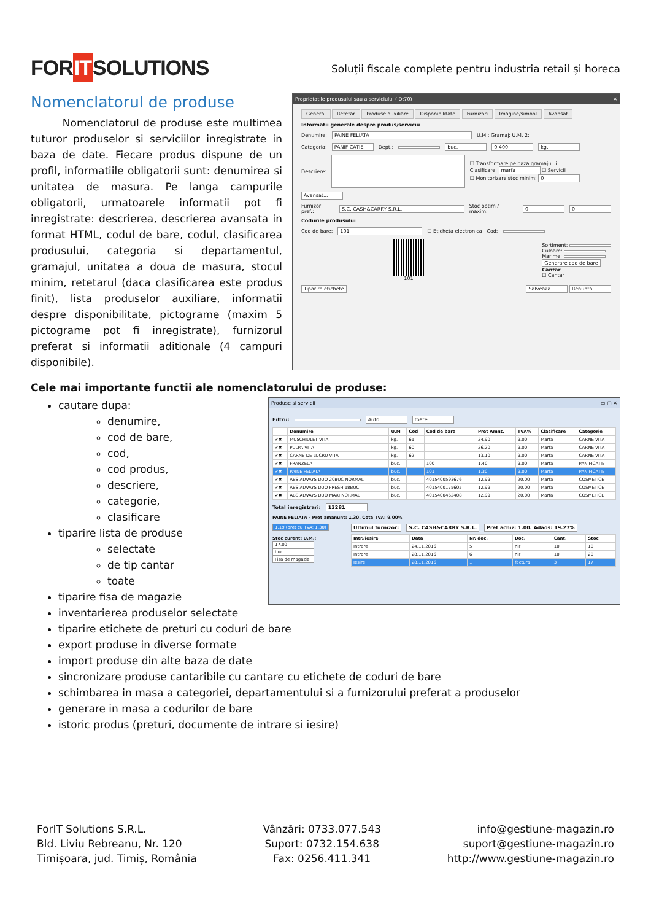FORITSOLUTIONS
Soluții fiscale complete pentru industria retail și horeca
Nomenclatorul de produse
Nomenclatorul de produse este multimea tuturor produselor si serviciilor inregistrate in baza de date. Fiecare produs dispune de un profil, informatiile obligatorii sunt: denumirea si unitatea de masura. Pe langa campurile obligatorii, urmatoarele informatii pot fi inregistrate: descrierea, descrierea avansata in format HTML, codul de bare, codul, clasificarea produsului, categoria si departamentul, gramajul, unitatea a doua de masura, stocul minim, retetarul (daca clasificarea este produs finit), lista produselor auxiliare, informatii despre disponibilitate, pictograme (maxim 5 pictograme pot fi inregistrate), furnizorul preferat si informatii aditionale (4 campuri disponibile).
Proprietatile produsului sau a serviciului (ID:70) ✕
General Retetar Produse auxiliare Disponibilitate Furnizori Imagine/simbol Avansat
Informatii generale despre produs/serviciu
Denumire: PAINE FELIATA U.M.: Gramaj: U.M. 2:
Categoria: PANIFICATIE Dept.: buc. 0.400 kg.
Descriere: ☐ Transformare pe baza gramajului
Clasificare: marfa ☐ Servicii
☐ Monitorizare stoc minim: 0
Avansat...
Furnizor pref.: S.C. CASH&CARRY S.R.L. Stoc optim / maxim: 0 0
Codurile produsului
Cod de bare: 101 ☐ Eticheta electronica Cod:
101
Sortiment:
Culoare:
Marime:
Generare cod de bare
Cantar
☐ Cantar
Tiparire etichete Salveaza Renunta
Cele mai importante functii ale nomenclatorului de produse:
cautare dupa:
denumire,
cod de bare,
cod,
cod produs,
descriere,
categorie,
clasificare
tiparire lista de produse
selectate
de tip cantar
toate
tiparire fisa de magazie
Produse si servicii ▭ ▢ ✕
Filtru: Auto toate
| | Denumire | U.M | Cod | Cod de bare | Pret Amnt. | TVA% | Clasificare | Categorie |
| --- | --- | --- | --- | --- | --- | --- | --- | --- |
| ✔✖ | MUSCHIULET VITA | kg. | 61 | | 24.90 | 9.00 | Marfa | CARNE VITA |
| ✔✖ | PULPA VITA | kg. | 60 | | 26.20 | 9.00 | Marfa | CARNE VITA |
| ✔✖ | CARNE DE LUCRU VITA | kg. | 62 | | 13.10 | 9.00 | Marfa | CARNE VITA |
| ✔✖ | FRANZELA | buc. | | 100 | 1.40 | 9.00 | Marfa | PANIFICATIE |
| ✔✖ | PAINE FELIATA | buc. | | 101 | 1.30 | 9.00 | Marfa | PANIFICATIE |
| ✔✖ | ABS.ALWAYS DUO 20BUC NORMAL | buc. | | 4015400593676 | 12.99 | 20.00 | Marfa | COSMETICE |
| ✔✖ | ABS.ALWAYS DUO FRESH 18BUC | buc. | | 4015400175605 | 12.99 | 20.00 | Marfa | COSMETICE |
| ✔✖ | ABS.ALWAYS DUO MAXI NORMAL | buc. | | 4015400462408 | 12.99 | 20.00 | Marfa | COSMETICE |
Total inregistrari: 13281
PAINE FELIATA - Pret amanunt: 1.30, Cota TVA: 9.00%
1.19 (pret cu TVA: 1.30)
Stoc curent: U.M.:
17.00 buc.
Fisa de magazie
Ultimul furnizor: S.C. CASH&CARRY S.R.L. Pret achiz: 1.00. Adaos: 19.27%
| Intr./iesire | Data | Nr. doc. | Doc. | Cant. | Stoc |
| --- | --- | --- | --- | --- | --- |
| Intrare | 24.11.2016 | 5 | nir | 10 | 10 |
| Intrare | 28.11.2016 | 6 | nir | 10 | 20 |
| Iesire | 28.11.2016 | 1 | factura | 3 | 17 |
inventarierea produselor selectate
tiparire etichete de preturi cu coduri de bare
export produse in diverse formate
import produse din alte baza de date
sincronizare produse cantaribile cu cantare cu etichete de coduri de bare
schimbarea in masa a categoriei, departamentului si a furnizorului preferat a produselor
generare in masa a codurilor de bare
istoric produs (preturi, documente de intrare si iesire)
ForIT Solutions S.R.L.
Bld. Liviu Rebreanu, Nr. 120
Timișoara, jud. Timiș, România
Vânzări: 0733.077.543
Suport: 0732.154.638
Fax: 0256.411.341
info@gestiune-magazin.ro
suport@gestiune-magazin.ro
http://www.gestiune-magazin.ro